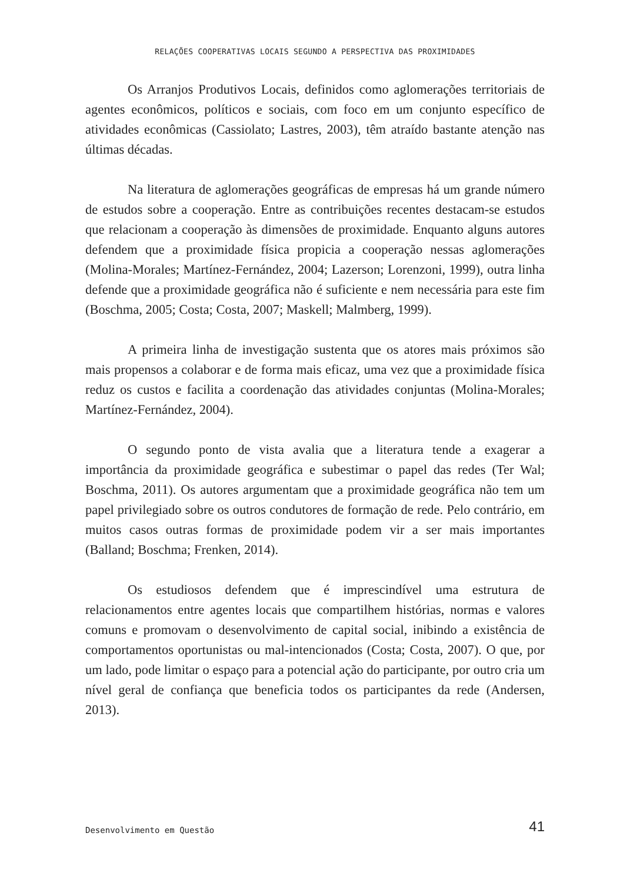RELAÇÕES COOPERATIVAS LOCAIS SEGUNDO A PERSPECTIVA DAS PROXIMIDADES
Os Arranjos Produtivos Locais, definidos como aglomerações territoriais de agentes econômicos, políticos e sociais, com foco em um conjunto específico de atividades econômicas (Cassiolato; Lastres, 2003), têm atraído bastante atenção nas últimas décadas.
Na literatura de aglomerações geográficas de empresas há um grande número de estudos sobre a cooperação. Entre as contribuições recentes destacam-se estudos que relacionam a cooperação às dimensões de proximidade. Enquanto alguns autores defendem que a proximidade física propicia a cooperação nessas aglomerações (Molina-Morales; Martínez-Fernández, 2004; Lazerson; Lorenzoni, 1999), outra linha defende que a proximidade geográfica não é suficiente e nem necessária para este fim (Boschma, 2005; Costa; Costa, 2007; Maskell; Malmberg, 1999).
A primeira linha de investigação sustenta que os atores mais próximos são mais propensos a colaborar e de forma mais eficaz, uma vez que a proximidade física reduz os custos e facilita a coordenação das atividades conjuntas (Molina-Morales; Martínez-Fernández, 2004).
O segundo ponto de vista avalia que a literatura tende a exagerar a importância da proximidade geográfica e subestimar o papel das redes (Ter Wal; Boschma, 2011). Os autores argumentam que a proximidade geográfica não tem um papel privilegiado sobre os outros condutores de formação de rede. Pelo contrário, em muitos casos outras formas de proximidade podem vir a ser mais importantes (Balland; Boschma; Frenken, 2014).
Os estudiosos defendem que é imprescindível uma estrutura de relacionamentos entre agentes locais que compartilhem histórias, normas e valores comuns e promovam o desenvolvimento de capital social, inibindo a existência de comportamentos oportunistas ou mal-intencionados (Costa; Costa, 2007). O que, por um lado, pode limitar o espaço para a potencial ação do participante, por outro cria um nível geral de confiança que beneficia todos os participantes da rede (Andersen, 2013).
Desenvolvimento em Questão 41